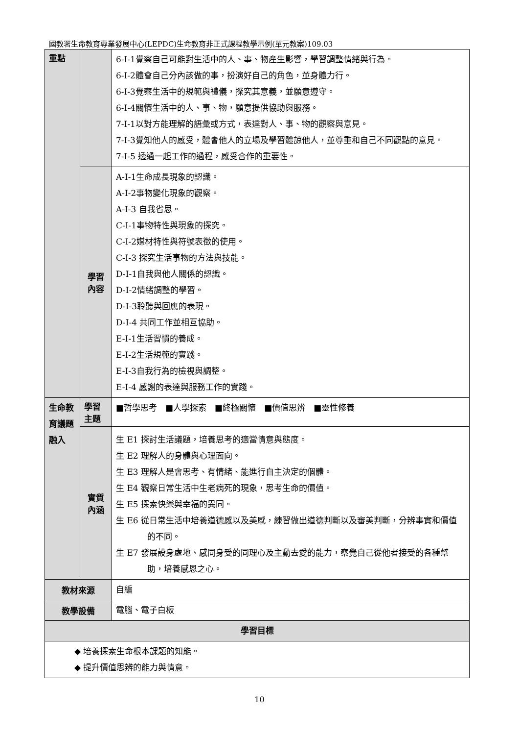國教署生命教育專業發展中心(LEPDC)生命教育非正式課程教學示例(單元教案)109.03
| 重點 | | 6-I-1覺察自己可能對生活中的人、事、物產生影響，學習調整情緒與行為。 6-I-2體會自己分內該做的事，扮演好自己的角色，並身體力行。 6-I-3覺察生活中的規範與禮儀，探究其意義，並願意遵守。 6-I-4關懷生活中的人、事、物，願意提供協助與服務。 7-I-1以對方能理解的語彙或方式，表達對人、事、物的觀察與意見。 7-I-3覺知他人的感受，體會他人的立場及學習體諒他人，並尊重和自己不同觀點的意見。 7-I-5 透過一起工作的過程，感受合作的重要性。 |
| | 學習內容 | A-I-1生命成長現象的認識。 A-I-2事物變化現象的觀察。 A-I-3 自我省思。 C-I-1事物特性與現象的探究。 C-I-2媒材特性與符號表徵的使用。 C-I-3 探究生活事物的方法與技能。 D-I-1自我與他人關係的認識。 D-I-2情緒調整的學習。 D-I-3聆聽與回應的表現。 D-I-4 共同工作並相互協助。 E-I-1生活習慣的養成。 E-I-2生活規範的實踐。 E-I-3自我行為的檢視與調整。 E-I-4 感謝的表達與服務工作的實踐。 |
| 生命教育議題融入 | 學習主題 | ■哲學思考 ■人學探索 ■終極關懷 ■價值思辨 ■靈性修養 |
| | 實質內涵 | 生 E1 探討生活議題，培養思考的適當情意與態度。 生 E2 理解人的身體與心理面向。 生 E3 理解人是會思考、有情緒、能進行自主決定的個體。 生 E4 觀察日常生活中生老病死的現象，思考生命的價值。 生 E5 探索快樂與幸福的異同。 生 E6 從日常生活中培養道德感以及美感，練習做出道德判斷以及審美判斷，分辨事實和價值的不同。 生 E7 發展設身處地、感同身受的同理心及主動去愛的能力，察覺自己從他者接受的各種幫助，培養感恩之心。 |
| 教材來源 | | 自編 |
| 教學設備 | | 電腦、電子白板 |
| 學習目標 | | |
| ◆ 培養探索生命根本課題的知能。 ◆ 提升價值思辨的能力與情意。 | | |
10